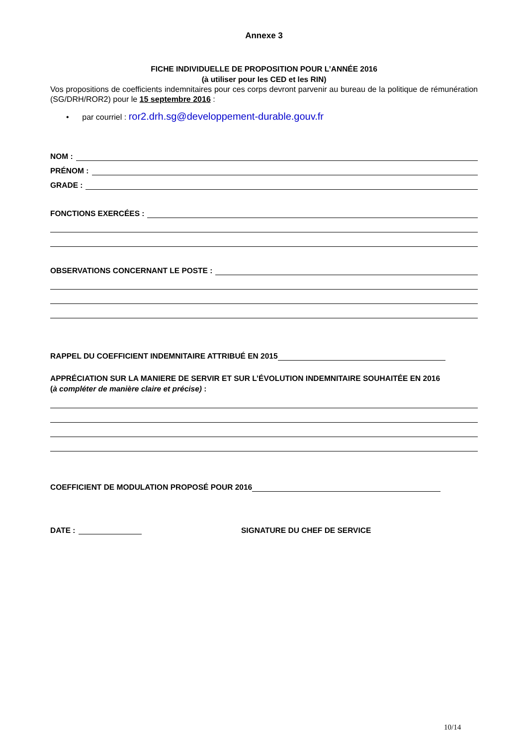Annexe 3
FICHE INDIVIDUELLE DE PROPOSITION POUR L’ANNÉE 2016
(à utiliser pour les CED et les RIN)
Vos propositions de coefficients indemnitaires pour ces corps devront parvenir au bureau de la politique de rémunération (SG/DRH/ROR2) pour le 15 septembre 2016 :
• par courriel : ror2.drh.sg@developpement-durable.gouv.fr
NOM :
PRÉNOM :
GRADE :
FONCTIONS EXERCÉES :
OBSERVATIONS CONCERNANT LE POSTE :
RAPPEL DU COEFFICIENT INDEMNITAIRE ATTRIBUÉ EN 2015
APPRÉCIATION SUR LA MANIERE DE SERVIR ET SUR L’ÉVOLUTION INDEMNITAIRE SOUHAITÉE EN 2016
(à compléter de manière claire et précise) :
COEFFICIENT DE MODULATION PROPOSÉ POUR 2016
DATE : SIGNATURE DU CHEF DE SERVICE
10/14